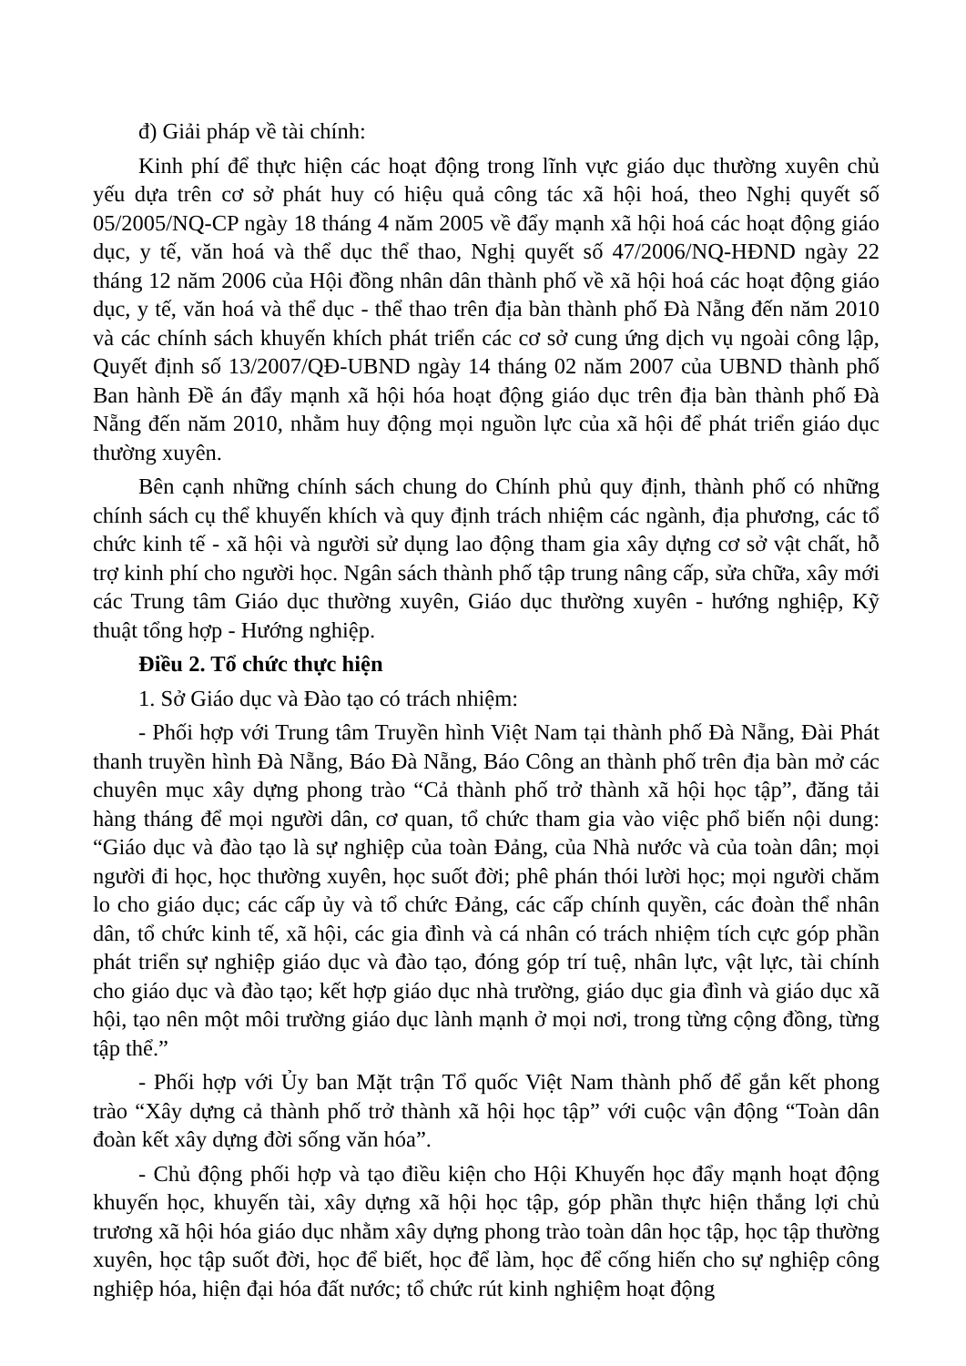đ) Giải pháp về tài chính:
Kinh phí để thực hiện các hoạt động trong lĩnh vực giáo dục thường xuyên chủ yếu dựa trên cơ sở phát huy có hiệu quả công tác xã hội hoá, theo Nghị quyết số 05/2005/NQ-CP ngày 18 tháng 4 năm 2005 về đẩy mạnh xã hội hoá các hoạt động giáo dục, y tế, văn hoá và thể dục thể thao, Nghị quyết số 47/2006/NQ-HĐND ngày 22 tháng 12 năm 2006 của Hội đồng nhân dân thành phố về xã hội hoá các hoạt động giáo dục, y tế, văn hoá và thể dục - thể thao trên địa bàn thành phố Đà Nẵng đến năm 2010 và các chính sách khuyến khích phát triển các cơ sở cung ứng dịch vụ ngoài công lập, Quyết định số 13/2007/QĐ-UBND ngày 14 tháng 02 năm 2007 của UBND thành phố Ban hành Đề án đẩy mạnh xã hội hóa hoạt động giáo dục trên địa bàn thành phố Đà Nẵng đến năm 2010, nhằm huy động mọi nguồn lực của xã hội để phát triển giáo dục thường xuyên.
Bên cạnh những chính sách chung do Chính phủ quy định, thành phố có những chính sách cụ thể khuyến khích và quy định trách nhiệm các ngành, địa phương, các tổ chức kinh tế - xã hội và người sử dụng lao động tham gia xây dựng cơ sở vật chất, hỗ trợ kinh phí cho người học. Ngân sách thành phố tập trung nâng cấp, sửa chữa, xây mới các Trung tâm Giáo dục thường xuyên, Giáo dục thường xuyên - hướng nghiệp, Kỹ thuật tổng hợp - Hướng nghiệp.
Điều 2. Tổ chức thực hiện
1. Sở Giáo dục và Đào tạo có trách nhiệm:
- Phối hợp với Trung tâm Truyền hình Việt Nam tại thành phố Đà Nẵng, Đài Phát thanh truyền hình Đà Nẵng, Báo Đà Nẵng, Báo Công an thành phố trên địa bàn mở các chuyên mục xây dựng phong trào “Cả thành phố trở thành xã hội học tập”, đăng tải hàng tháng để mọi người dân, cơ quan, tổ chức tham gia vào việc phổ biến nội dung: “Giáo dục và đào tạo là sự nghiệp của toàn Đảng, của Nhà nước và của toàn dân; mọi người đi học, học thường xuyên, học suốt đời; phê phán thói lười học; mọi người chăm lo cho giáo dục; các cấp ủy và tổ chức Đảng, các cấp chính quyền, các đoàn thể nhân dân, tổ chức kinh tế, xã hội, các gia đình và cá nhân có trách nhiệm tích cực góp phần phát triển sự nghiệp giáo dục và đào tạo, đóng góp trí tuệ, nhân lực, vật lực, tài chính cho giáo dục và đào tạo; kết hợp giáo dục nhà trường, giáo dục gia đình và giáo dục xã hội, tạo nên một môi trường giáo dục lành mạnh ở mọi nơi, trong từng cộng đồng, từng tập thể.”
- Phối hợp với Ủy ban Mặt trận Tổ quốc Việt Nam thành phố để gắn kết phong trào “Xây dựng cả thành phố trở thành xã hội học tập” với cuộc vận động “Toàn dân đoàn kết xây dựng đời sống văn hóa”.
- Chủ động phối hợp và tạo điều kiện cho Hội Khuyến học đẩy mạnh hoạt động khuyến học, khuyến tài, xây dựng xã hội học tập, góp phần thực hiện thắng lợi chủ trương xã hội hóa giáo dục nhằm xây dựng phong trào toàn dân học tập, học tập thường xuyên, học tập suốt đời, học để biết, học để làm, học để cống hiến cho sự nghiệp công nghiệp hóa, hiện đại hóa đất nước; tổ chức rút kinh nghiệm hoạt động